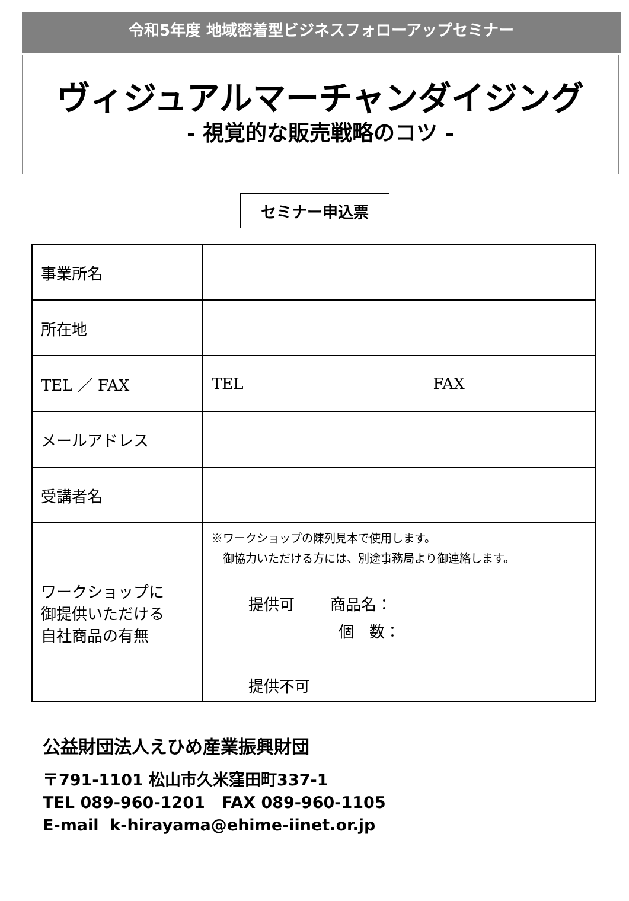令和5年度 地域密着型ビジネスフォローアップセミナー
ヴィジュアルマーチャンダイジング
- 視覚的な販売戦略のコツ -
セミナー申込票
| 事業所名 | |
| 所在地 | |
| TEL ／ FAX | TEL FAX |
| メールアドレス | |
| 受講者名 | |
| ワークショップに 御提供いただける 自社商品の有無 | ※ワークショップの陳列見本で使用します。 御協力いただける方には、別途事務局より御連絡します。 提供可 商品名： 個 数： 提供不可 |
公益財団法人えひめ産業振興財団
〒791-1101 松山市久米窪田町337-1
TEL 089-960-1201 FAX 089-960-1105
E-mail k-hirayama@ehime-iinet.or.jp